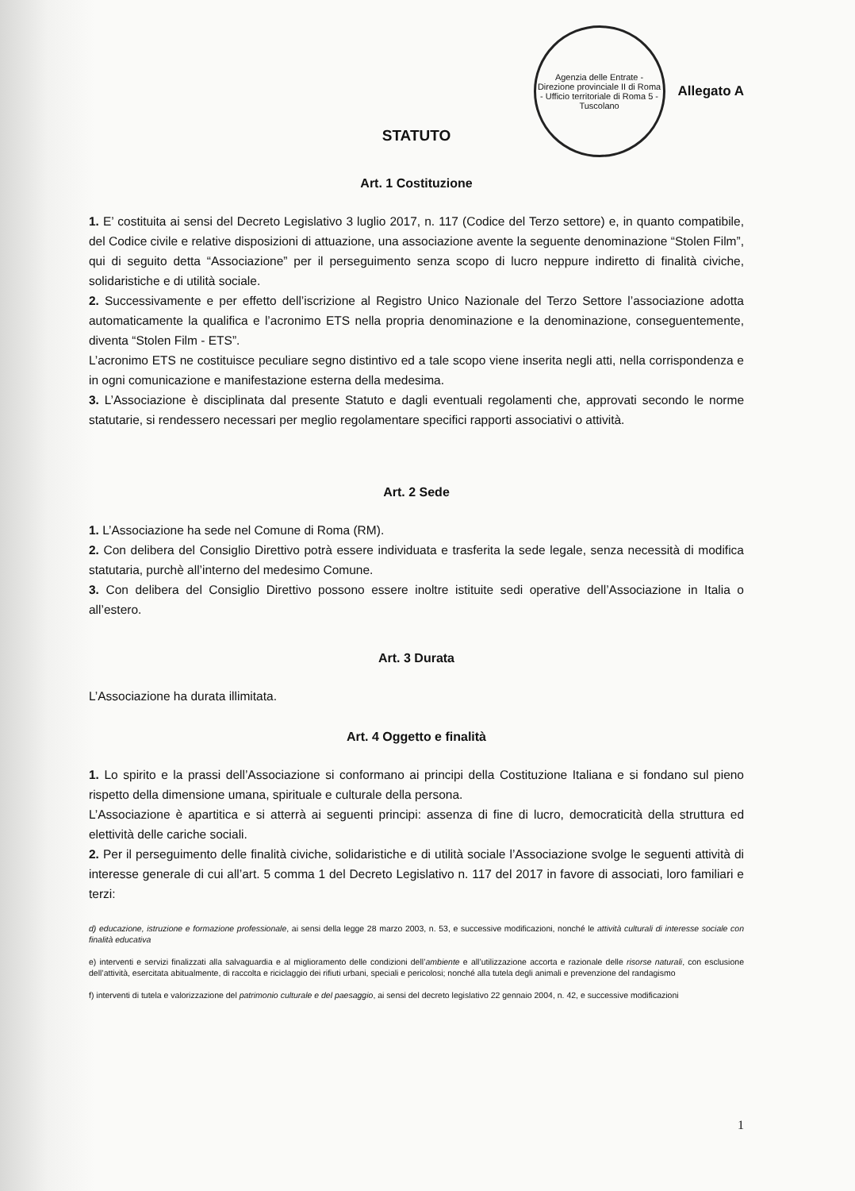Agenzia delle Entrate - Direzione provinciale II di Roma - Ufficio territoriale di Roma 5 - Tuscolano
Allegato A
STATUTO
Art. 1 Costituzione
1. E’ costituita ai sensi del Decreto Legislativo 3 luglio 2017, n. 117 (Codice del Terzo settore) e, in quanto compatibile, del Codice civile e relative disposizioni di attuazione, una associazione avente la seguente denominazione “Stolen Film”, qui di seguito detta “Associazione” per il perseguimento senza scopo di lucro neppure indiretto di finalità civiche, solidaristiche e di utilità sociale.
2. Successivamente e per effetto dell’iscrizione al Registro Unico Nazionale del Terzo Settore l’associazione adotta automaticamente la qualifica e l’acronimo ETS nella propria denominazione e la denominazione, conseguentemente, diventa “Stolen Film - ETS”.
L’acronimo ETS ne costituisce peculiare segno distintivo ed a tale scopo viene inserita negli atti, nella corrispondenza e in ogni comunicazione e manifestazione esterna della medesima.
3. L’Associazione è disciplinata dal presente Statuto e dagli eventuali regolamenti che, approvati secondo le norme statutarie, si rendessero necessari per meglio regolamentare specifici rapporti associativi o attività.
Art. 2 Sede
1. L’Associazione ha sede nel Comune di Roma (RM).
2. Con delibera del Consiglio Direttivo potrà essere individuata e trasferita la sede legale, senza necessità di modifica statutaria, purchè all’interno del medesimo Comune.
3. Con delibera del Consiglio Direttivo possono essere inoltre istituite sedi operative dell’Associazione in Italia o all’estero.
Art. 3 Durata
L’Associazione ha durata illimitata.
Art. 4 Oggetto e finalità
1. Lo spirito e la prassi dell’Associazione si conformano ai principi della Costituzione Italiana e si fondano sul pieno rispetto della dimensione umana, spirituale e culturale della persona.
L’Associazione è apartitica e si atterrà ai seguenti principi: assenza di fine di lucro, democraticità della struttura ed elettività delle cariche sociali.
2. Per il perseguimento delle finalità civiche, solidaristiche e di utilità sociale l’Associazione svolge le seguenti attività di interesse generale di cui all’art. 5 comma 1 del Decreto Legislativo n. 117 del 2017 in favore di associati, loro familiari e terzi:
d) educazione, istruzione e formazione professionale, ai sensi della legge 28 marzo 2003, n. 53, e successive modificazioni, nonché le attività culturali di interesse sociale con finalità educativa
e) interventi e servizi finalizzati alla salvaguardia e al miglioramento delle condizioni dell’ambiente e all’utilizzazione accorta e razionale delle risorse naturali, con esclusione dell’attività, esercitata abitualmente, di raccolta e riciclaggio dei rifiuti urbani, speciali e pericolosi; nonché alla tutela degli animali e prevenzione del randagismo
f) interventi di tutela e valorizzazione del patrimonio culturale e del paesaggio, ai sensi del decreto legislativo 22 gennaio 2004, n. 42, e successive modificazioni
1